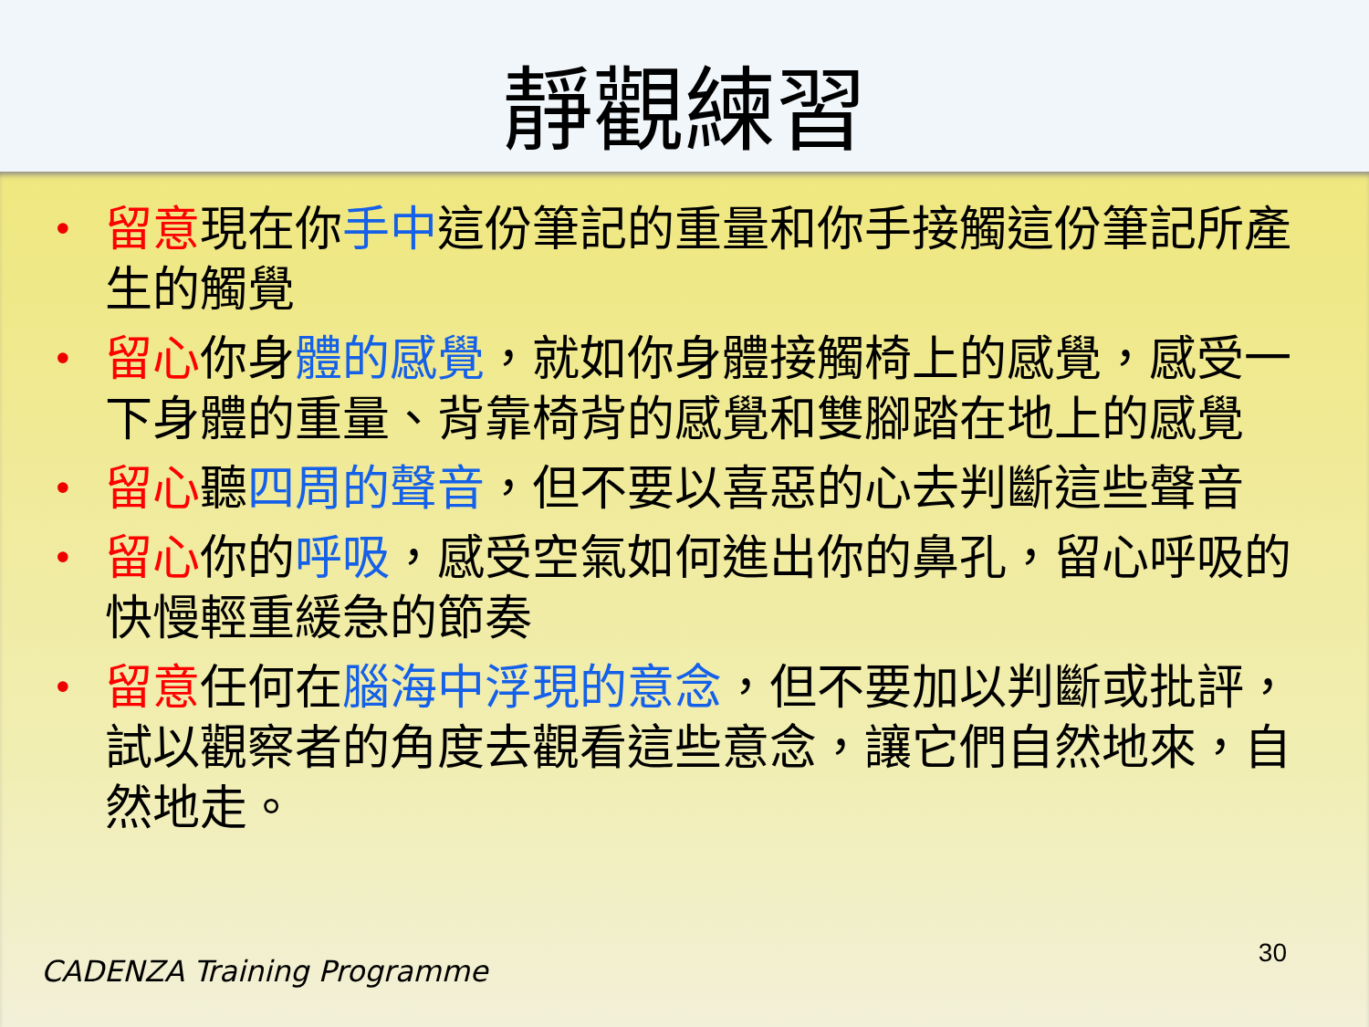靜觀練習
• 留意現在你手中這份筆記的重量和你手接觸這份筆記所產生的觸覺
• 留心你身體的感覺，就如你身體接觸椅上的感覺，感受一下身體的重量、背靠椅背的感覺和雙腳踏在地上的感覺
• 留心聽四周的聲音，但不要以喜惡的心去判斷這些聲音
• 留心你的呼吸，感受空氣如何進出你的鼻孔，留心呼吸的快慢輕重緩急的節奏
• 留意任何在腦海中浮現的意念，但不要加以判斷或批評，試以觀察者的角度去觀看這些意念，讓它們自然地來，自然地走。
CADENZA Training Programme
30